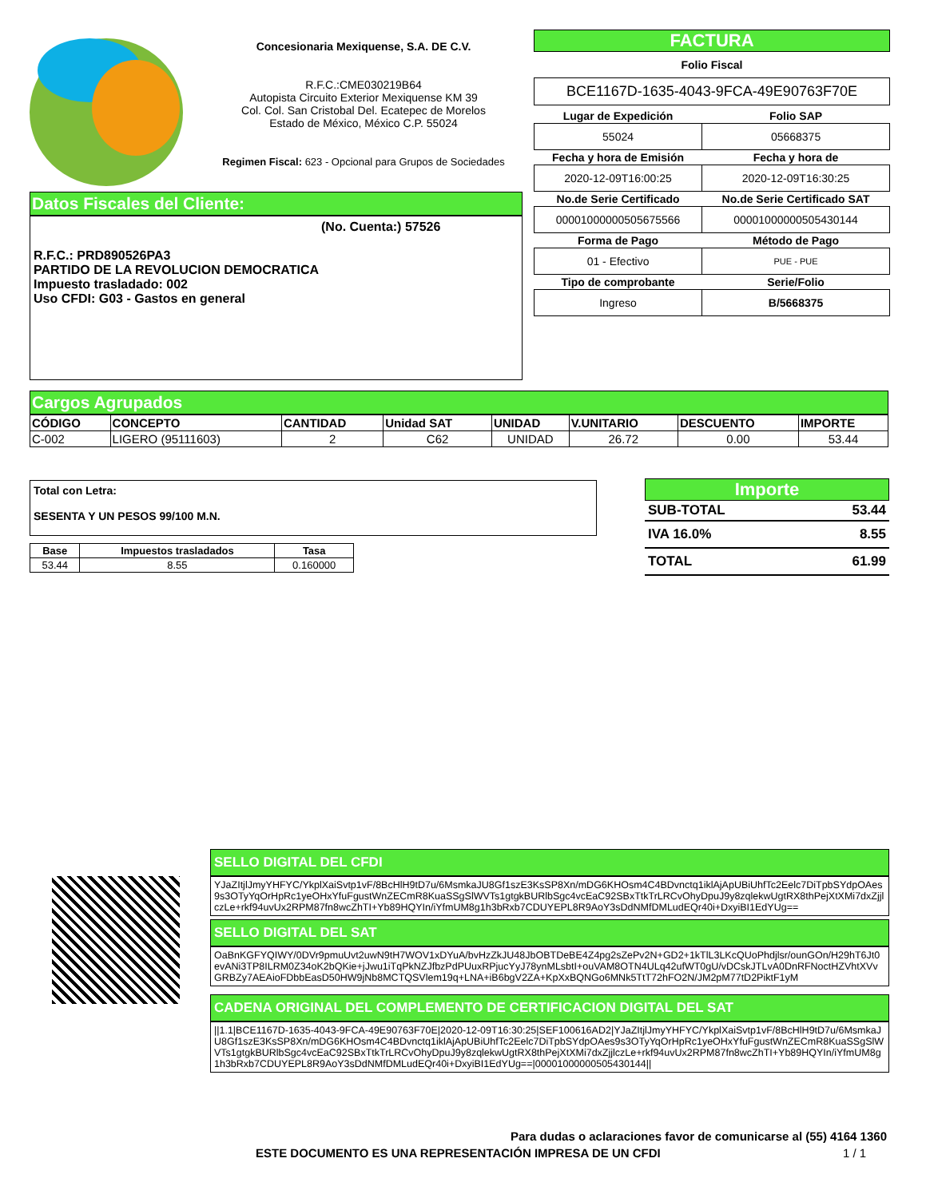Concesionaria Mexiquense, S.A. DE C.V.
R.F.C.:CME030219B64
Autopista Circuito Exterior Mexiquense KM 39
Col. Col. San Cristobal Del. Ecatepec de Morelos
Estado de México, México C.P. 55024
Regimen Fiscal: 623 - Opcional para Grupos de Sociedades
FACTURA
Folio Fiscal
BCE1167D-1635-4043-9FCA-49E90763F70E
| Lugar de Expedición | Folio SAP |
| --- | --- |
| 55024 | 05668375 |
| Fecha y hora de Emisión | Fecha y hora de |
| 2020-12-09T16:00:25 | 2020-12-09T16:30:25 |
| No.de Serie Certificado | No.de Serie Certificado SAT |
| 00001000000505675566 | 00001000000505430144 |
| Forma de Pago | Método de Pago |
| 01 - Efectivo | PUE - PUE |
| Tipo de comprobante | Serie/Folio |
| Ingreso | B/5668375 |
Datos Fiscales del Cliente:
(No. Cuenta:) 57526
R.F.C.: PRD890526PA3
PARTIDO DE LA REVOLUCION DEMOCRATICA
Impuesto trasladado: 002
Uso CFDI: G03 - Gastos en general
Cargos Agrupados
| CÓDIGO | CONCEPTO | CANTIDAD | Unidad SAT | UNIDAD | V.UNITARIO | DESCUENTO | IMPORTE |
| --- | --- | --- | --- | --- | --- | --- | --- |
| C-002 | LIGERO (95111603) | 2 | C62 | UNIDAD | 26.72 | 0.00 | 53.44 |
Total con Letra:
SESENTA Y UN PESOS 99/100 M.N.
| Base | Impuestos trasladados | Tasa |
| --- | --- | --- |
| 53.44 | 8.55 | 0.160000 |
Importe
SUB-TOTAL 53.44
IVA 16.0% 8.55
TOTAL 61.99
SELLO DIGITAL DEL CFDI
YJaZItjlJmyYHFYC/YkplXaiSvtp1vF/8BcHlH9tD7u/6MsmkaJU8Gf1szE3KsSP8Xn/mDG6KHOsm4C4BDvnctq1iklAjApUBiUhfTc2Eelc7DiTpbSYdpOAes9s3OTyYqOrHpRc1yeOHxYfuFgustWnZECmR8KuaSSgSlWVTs1gtgkBURlbSgc4vcEaC92SBxTtkTrLRCvOhyDpuJ9y8zqlekwUgtRX8thPejXtXMi7dxZjjlczLe+rkf94uvUx2RPM87fn8wcZhTI+Yb89HQYIn/iYfmUM8g1h3bRxb7CDUYEPL8R9AoY3sDdNMfDMLudEQr40i+DxyiBI1EdYUg==
SELLO DIGITAL DEL SAT
OaBnKGFYQIWY/0DVr9pmuUvt2uwN9tH7WOV1xDYuA/bvHzZkJU48JbOBTDeBE4Z4pg2sZePv2N+GD2+1kTlL3LKcQUoPhdjlsr/ounGOn/H29hT6Jt0evANi3TP8ILRM0Z34oK2bQKie+jJwu1iTqPkNZJfbzPdPUuxRPjucYyJ78ynMLsbtI+ouVAM8OTN4ULq42ufWT0gU/vDCskJTLvA0DnRFNoctHZVhtXVvGRBZy7AEAioFDbbEasD50HW9jNb8MCTQSVlem19q+LNA+iB6bgV2ZA+KpXxBQNGo6MNk5TtT72hFO2N/JM2pM77tD2PiktF1yM
CADENA ORIGINAL DEL COMPLEMENTO DE CERTIFICACION DIGITAL DEL SAT
||1.1|BCE1167D-1635-4043-9FCA-49E90763F70E|2020-12-09T16:30:25|SEF100616AD2|YJaZItjlJmyYHFYC/YkplXaiSvtp1vF/8BcHlH9tD7u/6MsmkaJU8Gf1szE3KsSP8Xn/mDG6KHOsm4C4BDvnctq1iklAjApUBiUhfTc2Eelc7DiTpbSYdpOAes9s3OTyYqOrHpRc1yeOHxYfuFgustWnZECmR8KuaSSgSlWVTs1gtgkBURlbSgc4vcEaC92SBxTtkTrLRCvOhyDpuJ9y8zqlekwUgtRX8thPejXtXMi7dxZjjlczLe+rkf94uvUx2RPM87fn8wcZhTI+Yb89HQYIn/iYfmUM8g1h3bRxb7CDUYEPL8R9AoY3sDdNMfDMLudEQr40i+DxyiBI1EdYUg==|00001000000505430144||
Para dudas o aclaraciones favor de comunicarse al (55) 4164 1360
ESTE DOCUMENTO ES UNA REPRESENTACIÓN IMPRESA DE UN CFDI
1 / 1